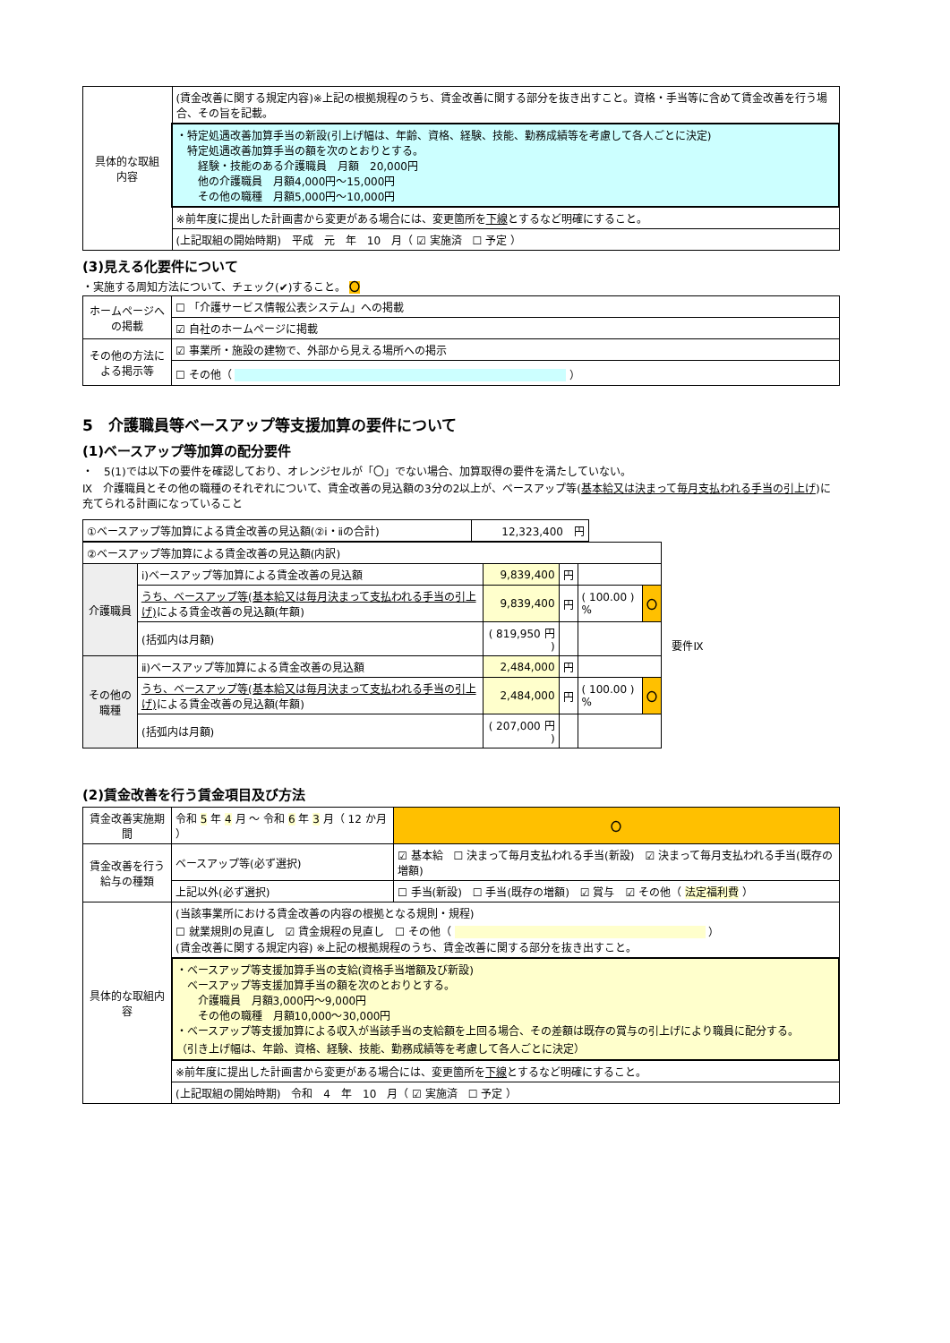| 具体的な取組 内容 | (賃金改善に関する規定内容)※上記の根拠規程のうち、賃金改善に関する部分を抜き出すこと。資格・手当等に含めて賃金改善を行う場合、その旨を記載。 |
| | ・特定処遇改善加算手当の新設(引上げ幅は、年齢、資格、経験、技能、勤務成績等を考慮して各人ごとに決定) 特定処遇改善加算手当の額を次のとおりとする。 経験・技能のある介護職員 月額 20,000円 他の介護職員 月額4,000円～15,000円 その他の職種 月額5,000円～10,000円 |
| | ※前年度に提出した計画書から変更がある場合には、変更箇所を 下線 とするなど明確にすること。 |
| | (上記取組の開始時期) 平成 元 年 10 月（ ☑ 実施済 ☐ 予定 ） |
(3)見える化要件について
・実施する周知方法について、チェック(✔)すること。 〇
| ホームページへの掲載 | ☐ 「介護サービス情報公表システム」への掲載 |
| | ☑ 自社のホームページに掲載 |
| その他の方法による掲示等 | ☑ 事業所・施設の建物で、外部から見える場所への掲示 |
| | ☐ その他（ ） |
5　介護職員等ベースアップ等支援加算の要件について
(1)ベースアップ等加算の配分要件
・　5(1)では以下の要件を確認しており、オレンジセルが「〇」でない場合、加算取得の要件を満たしていない。
Ⅸ　介護職員とその他の職種のそれぞれについて、賃金改善の見込額の3分の2以上が、ベースアップ等(基本給又は決まって毎月支払われる手当の引上げ)に充てられる計画になっていること
| ①ベースアップ等加算による賃金改善の見込額(②ⅰ・ⅱの合計) | 12,323,400 円 |
| ②ベースアップ等加算による賃金改善の見込額(内訳) | | | | | | 要件Ⅸ |
| 介護職員 | ⅰ)ベースアップ等加算による賃金改善の見込額 | 9,839,400 | 円 | | | |
| | うち、ベースアップ等(基本給又は毎月決まって支払われる手当の引上げ) による賃金改善の見込額(年額) | 9,839,400 | 円 | ( 100.00 ) % | 〇 | |
| | (括弧内は月額) | ( 819,950 円 ) | | | | |
| その他の職種 | ⅱ)ベースアップ等加算による賃金改善の見込額 | 2,484,000 | 円 | | | |
| | うち、ベースアップ等(基本給又は毎月決まって支払われる手当の引上げ) による賃金改善の見込額(年額) | 2,484,000 | 円 | ( 100.00 ) % | 〇 | |
| | (括弧内は月額) | ( 207,000 円 ) | | | | |
(2)賃金改善を行う賃金項目及び方法
| 賃金改善実施期間 | 令和 5 年 4 月 ～ 令和 6 年 3 月（ 12 か月 ） | | 〇 |
| 賃金改善を行う給与の種類 | ベースアップ等(必ず選択) | ☑ 基本給 ☐ 決まって毎月支払われる手当(新設) ☑ 決まって毎月支払われる手当(既存の増額) | |
| | 上記以外(必ず選択) | ☐ 手当(新設) ☐ 手当(既存の増額) ☑ 賞与 ☑ その他（ 法定福利費 ） | |
| 具体的な取組内容 | (当該事業所における賃金改善の内容の根拠となる規則・規程) ☐ 就業規則の見直し ☑ 賃金規程の見直し ☐ その他（ ） (賃金改善に関する規定内容) ※上記の根拠規程のうち、賃金改善に関する部分を抜き出すこと。 | | |
| | ・ベースアップ等支援加算手当の支給(資格手当増額及び新設) ベースアップ等支援加算手当の額を次のとおりとする。 介護職員 月額3,000円～9,000円 その他の職種 月額10,000～30,000円 ・ベースアップ等支援加算による収入が当該手当の支給額を上回る場合、その差額は既存の賞与の引上げにより職員に配分する。 （引き上げ幅は、年齢、資格、経験、技能、勤務成績等を考慮して各人ごとに決定） | | |
| | ※前年度に提出した計画書から変更がある場合には、変更箇所を 下線 とするなど明確にすること。 | | |
| | (上記取組の開始時期) 令和 4 年 10 月（ ☑ 実施済 ☐ 予定 ） | | |